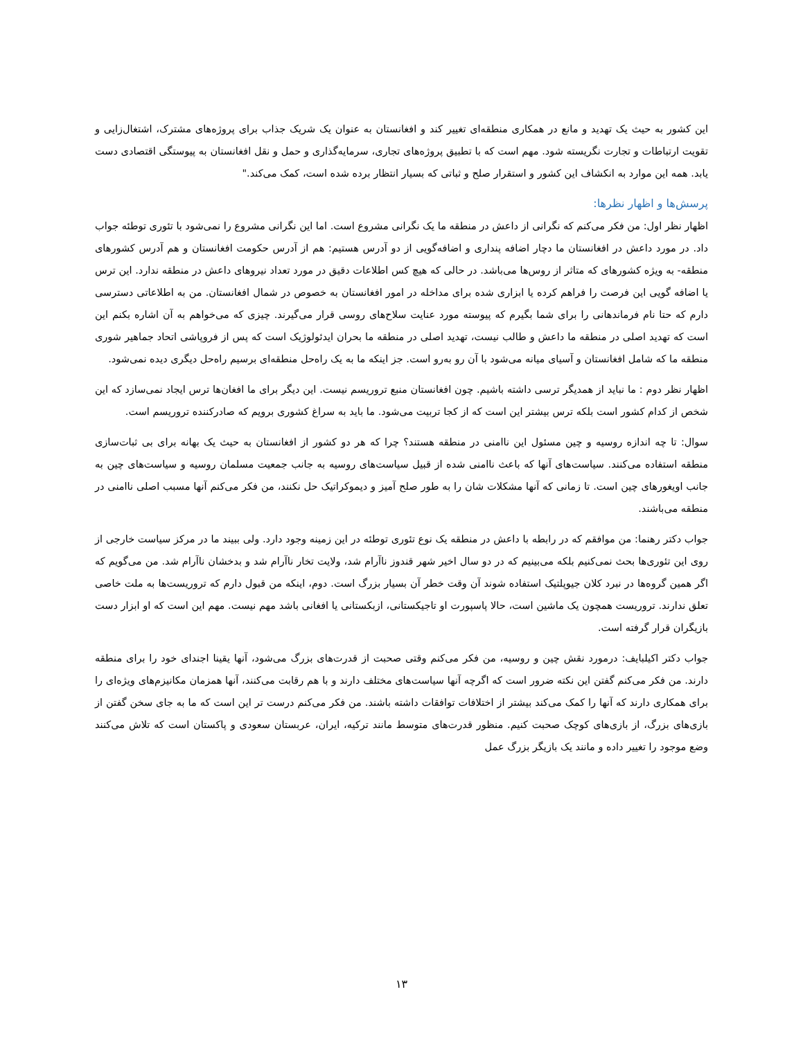این کشور به حیث یک تهدید و مانع در همکاری منطقه‌ای تغییر کند و افغانستان به عنوان یک شریک جذاب برای پروژه‌های مشترک، اشتغال‌زایی و تقویت ارتباطات و تجارت نگریسته شود. مهم است که با تطبیق پروژه‌های تجاری، سرمایه‌گذاری و حمل و نقل افغانستان به پیوستگی اقتصادی دست یابد. همه این موارد به انکشاف این کشور و استقرار صلح و ثباتی که بسیار انتظار برده شده است، کمک می‌کند."
پرسش‌ها و اظهار نظرها:
اظهار نظر اول: من فکر می‌کنم که نگرانی از داعش در منطقه ما یک نگرانی مشروع است. اما این نگرانی مشروع را نمی‌شود با تئوری توطئه جواب داد. در مورد داعش در افغانستان ما دچار اضافه پنداری و اضافه‌گویی از دو آدرس هستیم: هم از آدرس حکومت افغانستان و هم آدرس کشورهای منطقه- به ویژه کشورهای که متاثر از روس‌ها می‌باشد. در حالی که هیچ کس اطلاعات دقیق در مورد تعداد نیروهای داعش در منطقه ندارد. این ترس یا اضافه گویی این فرصت را فراهم کرده یا ابزاری شده برای مداخله در امور افغانستان به خصوص در شمال افغانستان. من به اطلاعاتی دسترسی دارم که حتا نام فرماندهانی را برای شما بگیرم که پیوسته مورد عنایت سلاح‌های روسی قرار می‌گیرند. چیزی که می‌خواهم به آن اشاره بکنم این است که تهدید اصلی در منطقه ما داعش و طالب نیست، تهدید اصلی در منطقه ما بحران ایدئولوژیک است که پس از فروپاشی اتحاد جماهیر شوری منطقه ما که شامل افغانستان و آسیای میانه می‌شود با آن رو به‌رو است. جز اینکه ما به یک راه‌حل منطقه‌ای برسیم راه‌حل دیگری دیده نمی‌شود.
اظهار نظر دوم : ما نباید از همدیگر ترسی داشته باشیم. چون افغانستان منبع تروریسم نیست. این دیگر برای ما افغان‌ها ترس ایجاد نمی‌سازد که این شخص از کدام کشور است بلکه ترس بیشتر این است که از کجا تربیت می‌شود. ما باید به سراغ کشوری برویم که صادرکننده تروریسم است.
سوال: تا چه اندازه روسیه و چین مسئول این ناامنی در منطقه هستند؟ چرا که هر دو کشور از افغانستان به حیث یک بهانه برای بی ثبات‌سازی منطقه استفاده می‌کنند. سیاست‌های آنها که باعث ناامنی شده از قبیل سیاست‌های روسیه به جانب جمعیت مسلمان روسیه و سیاست‌های چین به جانب اویغورهای چین است. تا زمانی که آنها مشکلات شان را به طور صلح آمیز و دیموکراتیک حل نکنند، من فکر می‌کنم آنها مسبب اصلی ناامنی در منطقه می‌باشند.
جواب دکتر رهنما: من موافقم که در رابطه با داعش در منطقه یک نوع تئوری توطئه در این زمینه وجود دارد. ولی ببیند ما در مرکز سیاست خارجی از روی این تئوری‌ها بحث نمی‌کنیم بلکه می‌بینیم که در دو سال اخیر شهر قندوز ناآرام شد، ولایت تخار ناآرام شد و بدخشان ناآرام شد. من می‌گویم که اگر همین گروه‌ها در نبرد کلان جیوپلتیک استفاده شوند آن وقت خطر آن بسیار بزرگ است. دوم، اینکه من قبول دارم که تروریست‌ها به ملت خاصی تعلق ندارند. تروریست همچون یک ماشین است، حالا پاسپورت او تاجیکستانی، ازبکستانی یا افغانی باشد مهم نیست. مهم این است که او ابزار دست بازیگران قرار گرفته است.
جواب دکتر اکیلبایف: درمورد نقش چین و روسیه، من فکر می‌کنم وقتی صحبت از قدرت‌های بزرگ می‌شود، آنها یقینا اجندای خود را برای منطقه دارند. من فکر می‌کنم گفتن این نکته ضرور است که اگرچه آنها سیاست‌های مختلف دارند و با هم رقابت می‌کنند، آنها همزمان مکانیزم‌های ویژه‌ای را برای همکاری دارند که آنها را کمک می‌کند بیشتر از اختلافات توافقات داشته باشند. من فکر می‌کنم درست تر این است که ما به جای سخن گفتن از بازی‌های بزرگ، از بازی‌های کوچک صحبت کنیم. منظور قدرت‌های متوسط مانند ترکیه، ایران، عربستان سعودی و پاکستان است که تلاش می‌کنند وضع موجود را تغییر داده و مانند یک بازیگر بزرگ عمل
۱۳